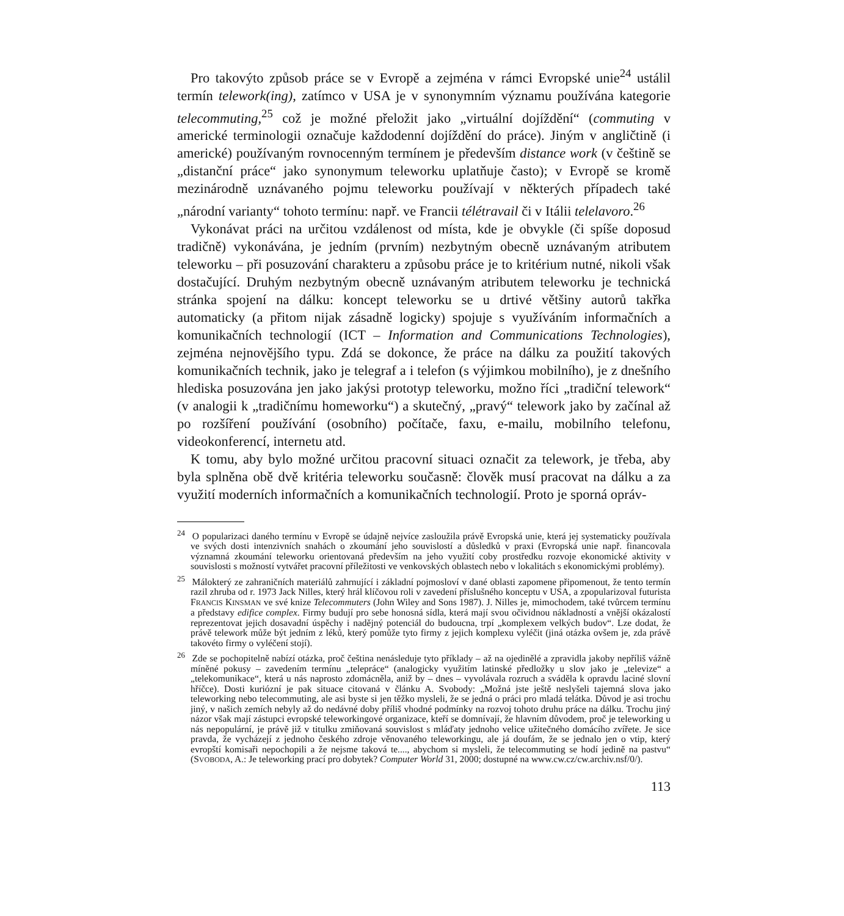Pro takovýto způsob práce se v Evropě a zejména v rámci Evropské unie<sup>24</sup> ustálil termín telework(ing), zatímco v USA je v synonymním významu používána kategorie telecommuting,<sup>25</sup> což je možné přeložit jako „virtuální dojíždění“ (commuting v americké terminologii označuje každodenní dojíždění do práce). Jiným v angličtině (i americké) používaným rovnocenným termínem je především distance work (v češtině se „distanční práce“ jako synonymum teleworku uplatňuje často); v Evropě se kromě mezinárodně uznávaného pojmu teleworku používají v některých případech také „národní varianty“ tohoto termínu: např. ve Francii télétravail či v Itálii telelavoro.<sup>26</sup>
Vykonávat práci na určitou vzdálenost od místa, kde je obvykle (či spíše doposud tradičně) vykonávána, je jedním (prvním) nezbytným obecně uznávaným atributem teleworku – při posuzování charakteru a způsobu práce je to kritérium nutné, nikoli však dostačující. Druhým nezbytným obecně uznávaným atributem teleworku je technická stránka spojení na dálku: koncept teleworku se u drtivé většiny autorů takřka automaticky (a přitom nijak zásadně logicky) spojuje s využíváním informačních a komunikačních technologií (ICT – Information and Communications Technologies), zejména nejnovějšího typu. Zdá se dokonce, že práce na dálku za použití takových komunikačních technik, jako je telegraf a i telefon (s výjimkou mobilního), je z dnešního hlediska posuzována jen jako jakýsi prototyp teleworku, možno říci „tradiční telework“ (v analogii k „tradičnímu homeworku“) a skutečný, „pravý“ telework jako by začínal až po rozšíření používání (osobního) počítače, faxu, e-mailu, mobilního telefonu, videokonferencí, internetu atd.
K tomu, aby bylo možné určitou pracovní situaci označit za telework, je třeba, aby byla splněna obě dvě kritéria teleworku současně: člověk musí pracovat na dálku a za využití moderních informačních a komunikačních technologií. Proto je sporná opráv-
<sup>24</sup> O popularizaci daného termínu v Evropě se údajně nejvíce zasloužila právě Evropská unie, která jej systematicky používala ve svých dosti intenzivních snahách o zkoumání jeho souvislostí a důsledků v praxi (Evropská unie např. financovala významná zkoumání teleworku orientovaná především na jeho využití coby prostředku rozvoje ekonomické aktivity v souvislosti s možností vytvářet pracovní příležitosti ve venkovských oblastech nebo v lokalitách s ekonomickými problémy).
<sup>25</sup> Málokterý ze zahraničních materiálů zahrnující i základní pojmosloví v dané oblasti zapomene připomenout, že tento termín razil zhruba od r. 1973 Jack Nilles, který hrál klíčovou roli v zavedení příslušného konceptu v USA, a zpopularizoval futurista FRANCIS KINSMAN ve své knize Telecommuters (John Wiley and Sons 1987). J. Nilles je, mimochodem, také tvůrcem termínu a představy edifice complex. Firmy budují pro sebe honosná sídla, která mají svou očividnou nákladností a vnější okázalostí reprezentovat jejich dosavadní úspěchy i nadějný potenciál do budoucna, trpí „komplexem velkých budov“. Lze dodat, že právě telework může být jedním z léků, který pomůže tyto firmy z jejich komplexu vyléčit (jiná otázka ovšem je, zda právě takovéto firmy o vyléčení stojí).
<sup>26</sup> Zde se pochopitelně nabízí otázka, proč čeština nenásleduje tyto příklady – až na ojedinělé a zpravidla jakoby nepříliš vážně míněné pokusy – zavedením termínu „telepráce“ (analogicky využitím latinské předložky u slov jako je „televize“ a „telekomunikace“, která u nás naprosto zdomácněla, aniž by – dnes – vyvolávala rozruch a sváděla k opravdu laciné slovní hříčce). Dosti kuriózní je pak situace citovaná v článku A. Svobody: „Možná jste ještě neslyšeli tajemná slova jako teleworking nebo telecommuting, ale asi byste si jen těžko mysleli, že se jedná o práci pro mladá telátka. Důvod je asi trochu jiný, v našich zemích nebyly až do nedávné doby příliš vhodné podmínky na rozvoj tohoto druhu práce na dálku. Trochu jiný názor však mají zástupci evropské teleworkingové organizace, kteří se domnívají, že hlavním důvodem, proč je teleworking u nás nepopulární, je právě již v titulku zmiňovaná souvislost s mláďaty jednoho velice užitečného domácího zvířete. Je sice pravda, že vycházejí z jednoho českého zdroje věnovaného teleworkingu, ale já doufám, že se jednalo jen o vtip, který evropští komisaři nepochopili a že nejsme taková te...., abychom si mysleli, že telecommuting se hodí jedině na pastvu“ (SVOBODA, A.: Je teleworking prací pro dobytek? Computer World 31, 2000; dostupné na www.cw.cz/cw.archiv.nsf/0/).
113